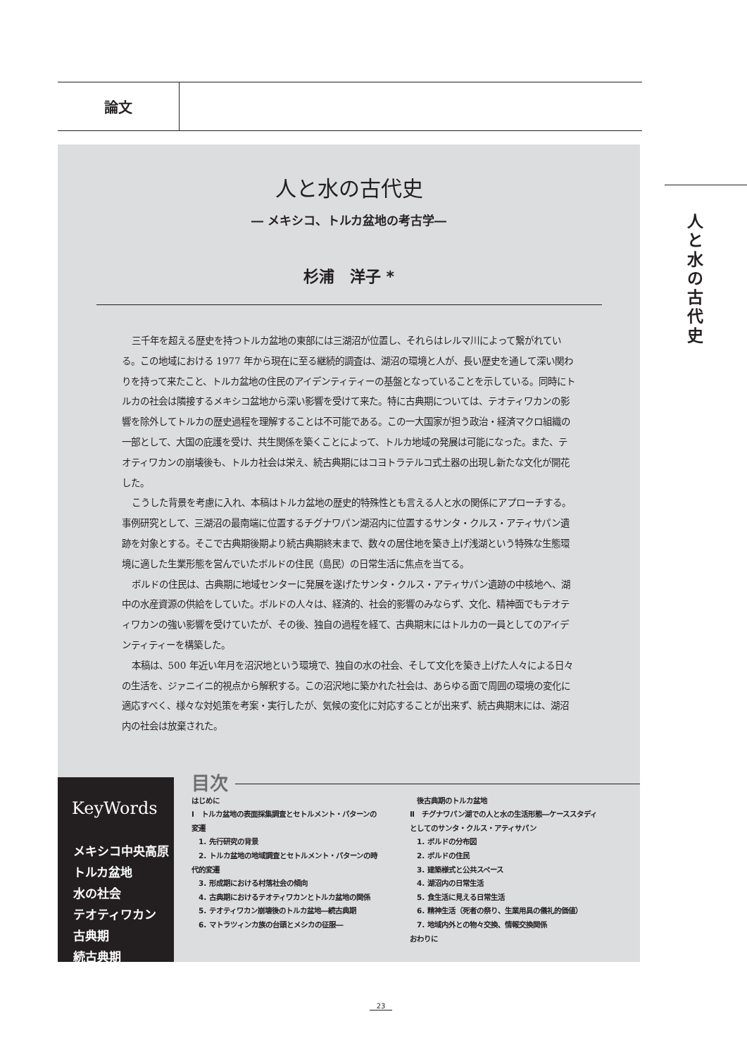論文
人と水の古代史
人と水の古代史
― メキシコ、トルカ盆地の考古学―
杉浦　洋子 *
三千年を超える歴史を持つトルカ盆地の東部には三湖沼が位置し、それらはレルマ川によって繋がれている。この地域における 1977 年から現在に至る継続的調査は、湖沼の環境と人が、長い歴史を通して深い関わりを持って来たこと、トルカ盆地の住民のアイデンティティーの基盤となっていることを示している。同時にトルカの社会は隣接するメキシコ盆地から深い影響を受けて来た。特に古典期については、テオティワカンの影響を除外してトルカの歴史過程を理解することは不可能である。この一大国家が担う政治・経済マクロ組織の一部として、大国の庇護を受け、共生関係を築くことによって、トルカ地域の発展は可能になった。また、テオティワカンの崩壊後も、トルカ社会は栄え、続古典期にはコヨトラテルコ式土器の出現し新たな文化が開花した。
こうした背景を考慮に入れ、本稿はトルカ盆地の歴史的特殊性とも言える人と水の関係にアプローチする。事例研究として、三湖沼の最南端に位置するチグナワパン湖沼内に位置するサンタ・クルス・アティサパン遺跡を対象とする。そこで古典期後期より続古典期終末まで、数々の居住地を築き上げ浅湖という特殊な生態環境に適した生業形態を営んでいたボルドの住民（島民）の日常生活に焦点を当てる。
ボルドの住民は、古典期に地域センターに発展を遂げたサンタ・クルス・アティサパン遺跡の中核地へ、湖中の水産資源の供給をしていた。ボルドの人々は、経済的、社会的影響のみならず、文化、精神面でもテオティワカンの強い影響を受けていたが、その後、独自の過程を経て、古典期末にはトルカの一員としてのアイデンティティーを構築した。
本稿は、500 年近い年月を沼沢地という環境で、独自の水の社会、そして文化を築き上げた人々による日々の生活を、ジァニイニ的視点から解釈する。この沼沢地に築かれた社会は、あらゆる面で周囲の環境の変化に適応すべく、様々な対処策を考案・実行したが、気候の変化に対応することが出来ず、続古典期末には、湖沼内の社会は放棄された。
KeyWords
メキシコ中央高原
トルカ盆地
水の社会
テオティワカン
古典期
続古典期
目次
はじめに
Ⅰ　トルカ盆地の表面採集調査とセトルメント・パターンの変遷
　1. 先行研究の背景
　2. トルカ盆地の地域調査とセトルメント・パターンの時代的変遷
　3. 形成期における村落社会の傾向
　4. 古典期におけるテオティワカンとトルカ盆地の関係
　5. テオティワカン崩壊後のトルカ盆地―続古典期
　6. マトラツィンカ族の台頭とメシカの征服―
　後古典期のトルカ盆地
Ⅱ　チグナワパン湖での人と水の生活形態―ケーススタディとしてのサンタ・クルス・アティサパン
　1. ボルドの分布図
　2. ボルドの住民
　3. 建築様式と公共スペース
　4. 湖沼内の日常生活
　5. 食生活に見える日常生活
　6. 精神生活（死者の祭り、生業用具の儀礼的価値）
　7. 地域内外との物々交換、情報交換関係
おわりに
23